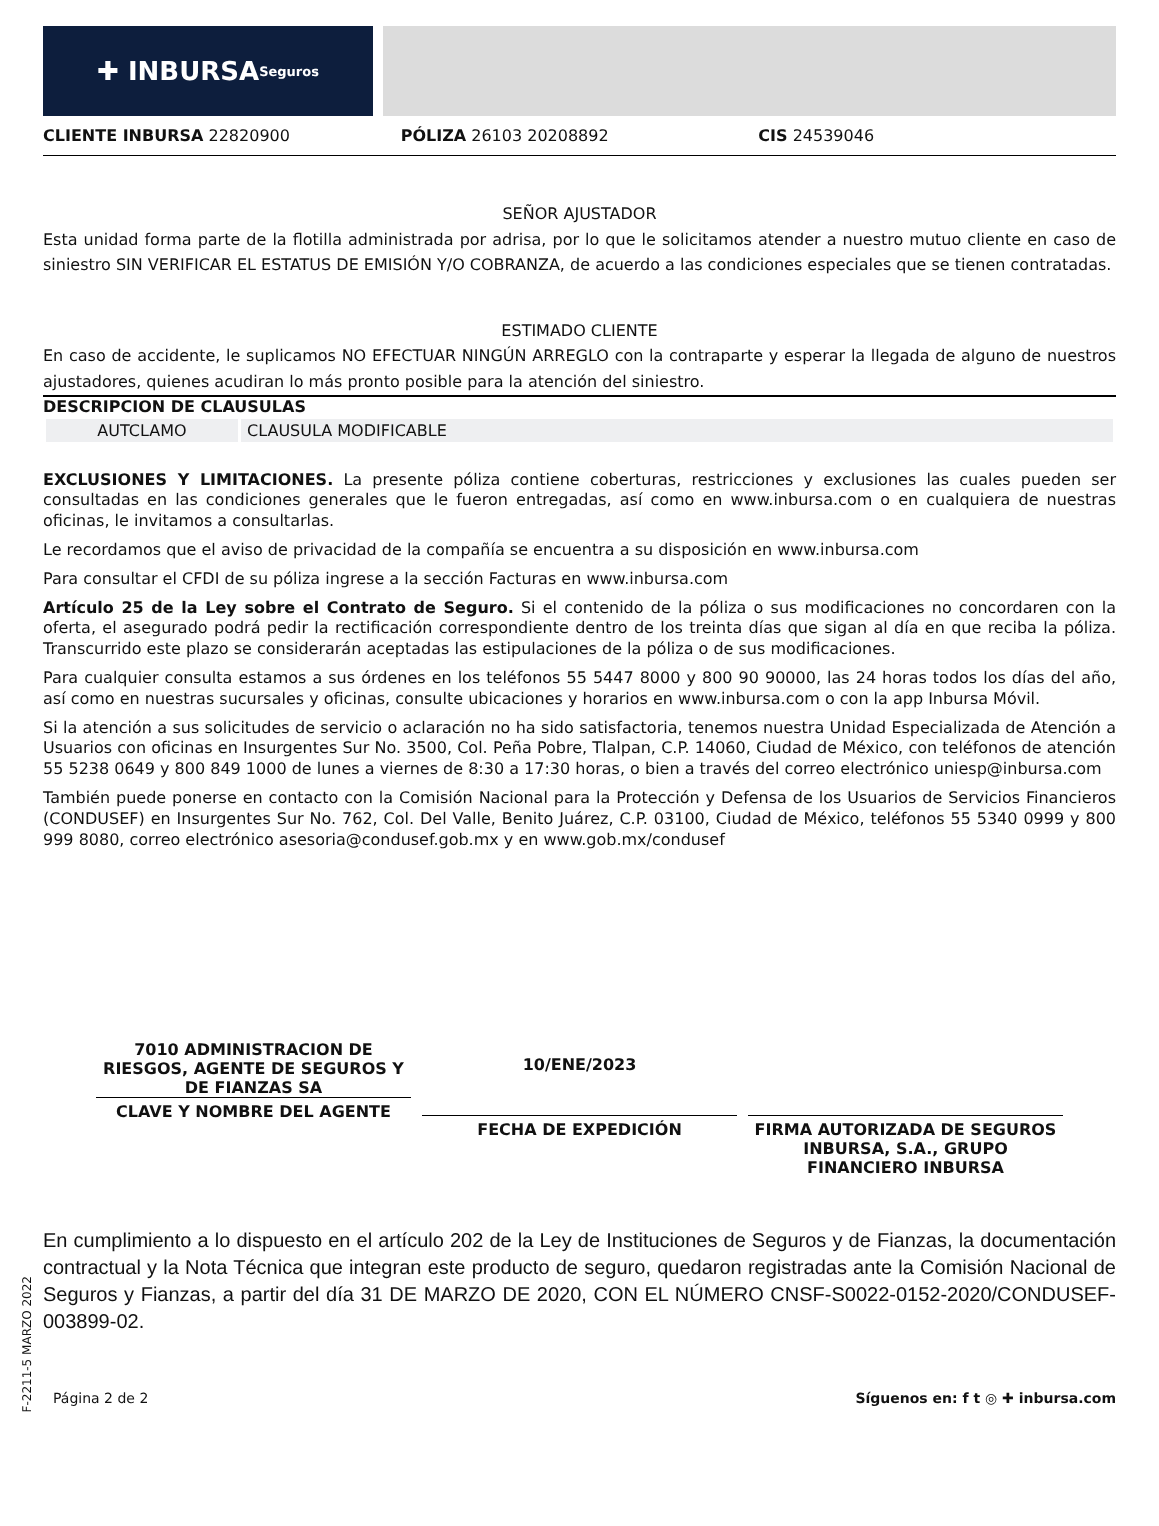✚ INBURSA Seguros
CLIENTE INBURSA 22820900 PÓLIZA 26103 20208892 CIS 24539046
SEÑOR AJUSTADOR
Esta unidad forma parte de la flotilla administrada por adrisa, por lo que le solicitamos atender a nuestro mutuo cliente en caso de siniestro SIN VERIFICAR EL ESTATUS DE EMISIÓN Y/O COBRANZA, de acuerdo a las condiciones especiales que se tienen contratadas.
ESTIMADO CLIENTE
En caso de accidente, le suplicamos NO EFECTUAR NINGÚN ARREGLO con la contraparte y esperar la llegada de alguno de nuestros ajustadores, quienes acudiran lo más pronto posible para la atención del siniestro.
DESCRIPCION DE CLAUSULAS
| AUTCLAMO | CLAUSULA MODIFICABLE |
EXCLUSIONES Y LIMITACIONES. La presente póliza contiene coberturas, restricciones y exclusiones las cuales pueden ser consultadas en las condiciones generales que le fueron entregadas, así como en www.inbursa.com o en cualquiera de nuestras oficinas, le invitamos a consultarlas.
Le recordamos que el aviso de privacidad de la compañía se encuentra a su disposición en www.inbursa.com
Para consultar el CFDI de su póliza ingrese a la sección Facturas en www.inbursa.com
Artículo 25 de la Ley sobre el Contrato de Seguro. Si el contenido de la póliza o sus modificaciones no concordaren con la oferta, el asegurado podrá pedir la rectificación correspondiente dentro de los treinta días que sigan al día en que reciba la póliza. Transcurrido este plazo se considerarán aceptadas las estipulaciones de la póliza o de sus modificaciones.
Para cualquier consulta estamos a sus órdenes en los teléfonos 55 5447 8000 y 800 90 90000, las 24 horas todos los días del año, así como en nuestras sucursales y oficinas, consulte ubicaciones y horarios en www.inbursa.com o con la app Inbursa Móvil.
Si la atención a sus solicitudes de servicio o aclaración no ha sido satisfactoria, tenemos nuestra Unidad Especializada de Atención a Usuarios con oficinas en Insurgentes Sur No. 3500, Col. Peña Pobre, Tlalpan, C.P. 14060, Ciudad de México, con teléfonos de atención 55 5238 0649 y 800 849 1000 de lunes a viernes de 8:30 a 17:30 horas, o bien a través del correo electrónico uniesp@inbursa.com
También puede ponerse en contacto con la Comisión Nacional para la Protección y Defensa de los Usuarios de Servicios Financieros (CONDUSEF) en Insurgentes Sur No. 762, Col. Del Valle, Benito Juárez, C.P. 03100, Ciudad de México, teléfonos 55 5340 0999 y 800 999 8080, correo electrónico asesoria@condusef.gob.mx y en www.gob.mx/condusef
7010 ADMINISTRACION DE RIESGOS, AGENTE DE SEGUROS Y DE FIANZAS SA
CLAVE Y NOMBRE DEL AGENTE
10/ENE/2023
FECHA DE EXPEDICIÓN
FIRMA AUTORIZADA DE SEGUROS INBURSA, S.A., GRUPO FINANCIERO INBURSA
En cumplimiento a lo dispuesto en el artículo 202 de la Ley de Instituciones de Seguros y de Fianzas, la documentación contractual y la Nota Técnica que integran este producto de seguro, quedaron registradas ante la Comisión Nacional de Seguros y Fianzas, a partir del día 31 DE MARZO DE 2020, CON EL NÚMERO CNSF-S0022-0152-2020/CONDUSEF-003899-02.
Página 2 de 2 Síguenos en: f t ◎ ✚ inbursa.com
F-2211-5 MARZO 2022